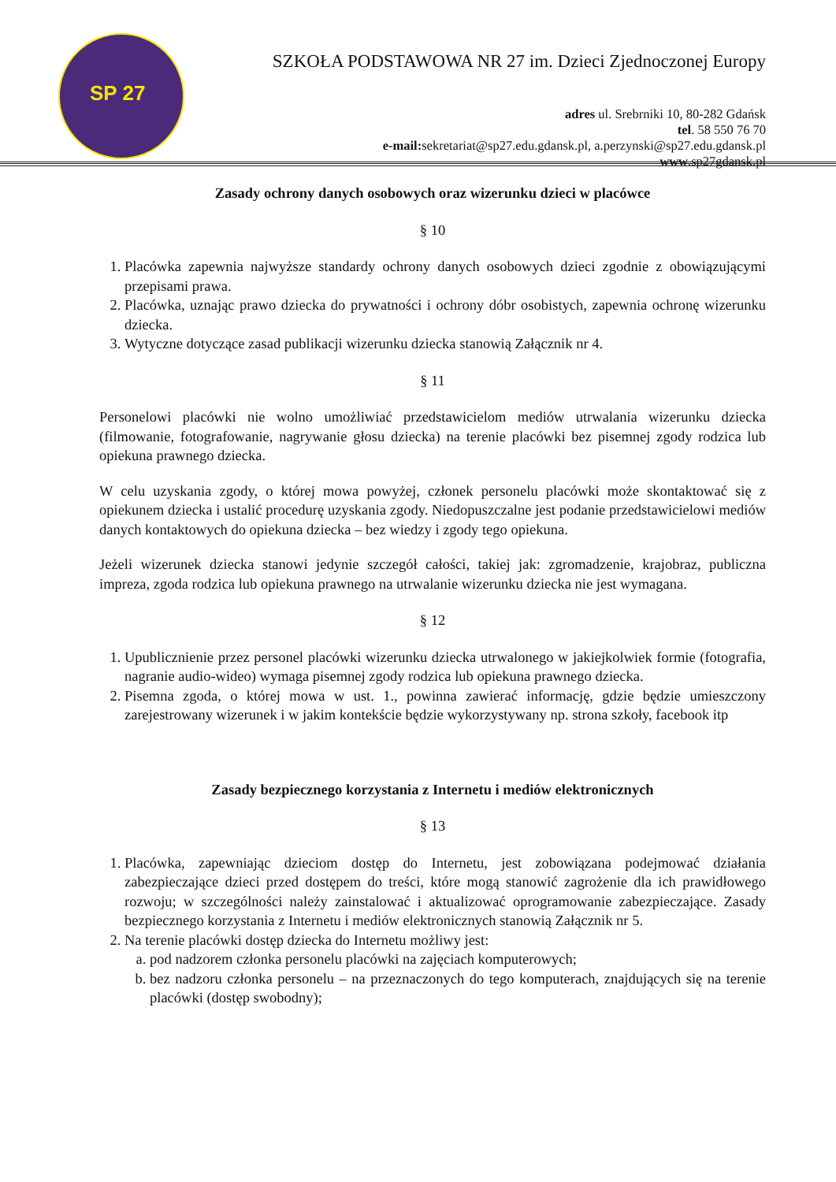SP 27
SZKOŁA PODSTAWOWA NR 27 im. Dzieci Zjednoczonej Europy
adres ul. Srebrniki 10, 80-282 Gdańsk
tel. 58 550 76 70
e-mail: sekretariat@sp27.edu.gdansk.pl, a.perzynski@sp27.edu.gdansk.pl
www.sp27gdansk.pl
Zasady ochrony danych osobowych oraz wizerunku dzieci w placówce
§ 10
1. Placówka zapewnia najwyższe standardy ochrony danych osobowych dzieci zgodnie z obowiązującymi przepisami prawa.
2. Placówka, uznając prawo dziecka do prywatności i ochrony dóbr osobistych, zapewnia ochronę wizerunku dziecka.
3. Wytyczne dotyczące zasad publikacji wizerunku dziecka stanowią Załącznik nr 4.
§ 11
Personelowi placówki nie wolno umożliwiać przedstawicielom mediów utrwalania wizerunku dziecka (filmowanie, fotografowanie, nagrywanie głosu dziecka) na terenie placówki bez pisemnej zgody rodzica lub opiekuna prawnego dziecka.
W celu uzyskania zgody, o której mowa powyżej, członek personelu placówki może skontaktować się z opiekunem dziecka i ustalić procedurę uzyskania zgody. Niedopuszczalne jest podanie przedstawicielowi mediów danych kontaktowych do opiekuna dziecka – bez wiedzy i zgody tego opiekuna.
Jeżeli wizerunek dziecka stanowi jedynie szczegół całości, takiej jak: zgromadzenie, krajobraz, publiczna impreza, zgoda rodzica lub opiekuna prawnego na utrwalanie wizerunku dziecka nie jest wymagana.
§ 12
1. Upublicznienie przez personel placówki wizerunku dziecka utrwalonego w jakiejkolwiek formie (fotografia, nagranie audio-wideo) wymaga pisemnej zgody rodzica lub opiekuna prawnego dziecka.
2. Pisemna zgoda, o której mowa w ust. 1., powinna zawierać informację, gdzie będzie umieszczony zarejestrowany wizerunek i w jakim kontekście będzie wykorzystywany np. strona szkoły, facebook itp
Zasady bezpiecznego korzystania z Internetu i mediów elektronicznych
§ 13
1. Placówka, zapewniając dzieciom dostęp do Internetu, jest zobowiązana podejmować działania zabezpieczające dzieci przed dostępem do treści, które mogą stanowić zagrożenie dla ich prawidłowego rozwoju; w szczególności należy zainstalować i aktualizować oprogramowanie zabezpieczające. Zasady bezpiecznego korzystania z Internetu i mediów elektronicznych stanowią Załącznik nr 5.
2. Na terenie placówki dostęp dziecka do Internetu możliwy jest:
a. pod nadzorem członka personelu placówki na zajęciach komputerowych;
b. bez nadzoru członka personelu – na przeznaczonych do tego komputerach, znajdujących się na terenie placówki (dostęp swobodny);